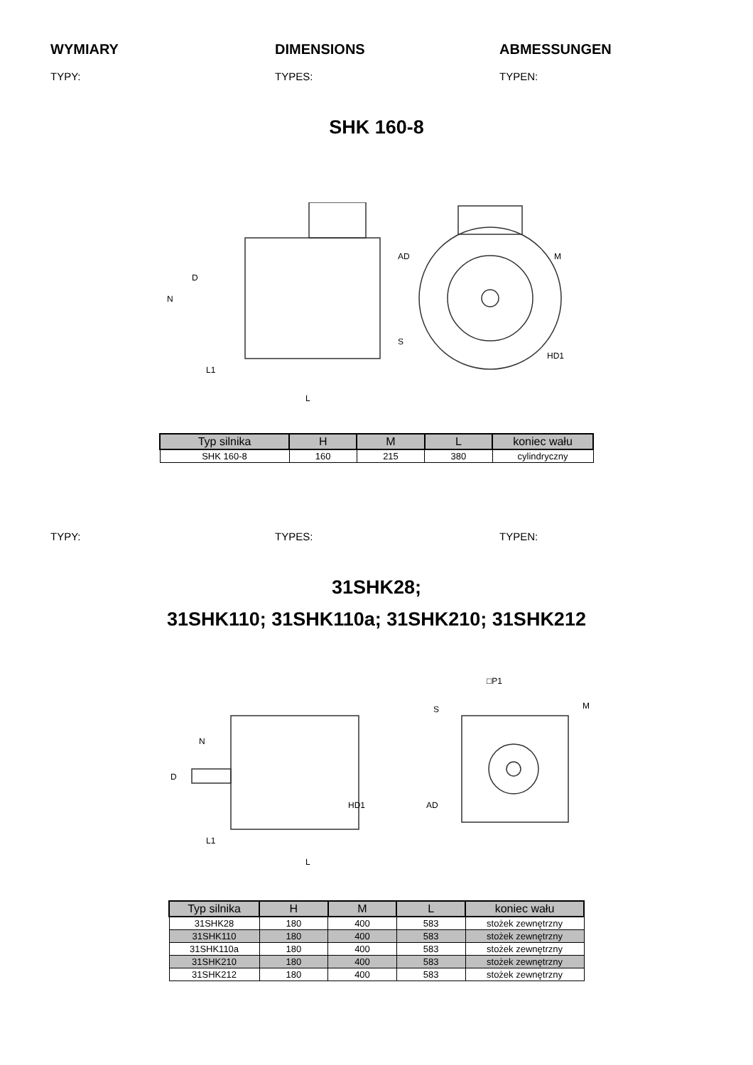WYMIARY DIMENSIONS ABMESSUNGEN
TYPY: TYPES: TYPEN:
SHK 160-8
N
L1
L
AD
HD1
S
M
D
| Typ silnika | H | M | L | koniec wału |
| --- | --- | --- | --- | --- |
| SHK 160-8 | 160 | 215 | 380 | cylindryczny |
TYPY: TYPES: TYPEN:
31SHK28;
31SHK110; 31SHK110a; 31SHK210; 31SHK212
□P1
S
M
N
D
HD1
AD
L1
L
| Typ silnika | H | M | L | koniec wału |
| --- | --- | --- | --- | --- |
| 31SHK28 | 180 | 400 | 583 | stożek zewnętrzny |
| 31SHK110 | 180 | 400 | 583 | stożek zewnętrzny |
| 31SHK110a | 180 | 400 | 583 | stożek zewnętrzny |
| 31SHK210 | 180 | 400 | 583 | stożek zewnętrzny |
| 31SHK212 | 180 | 400 | 583 | stożek zewnętrzny |